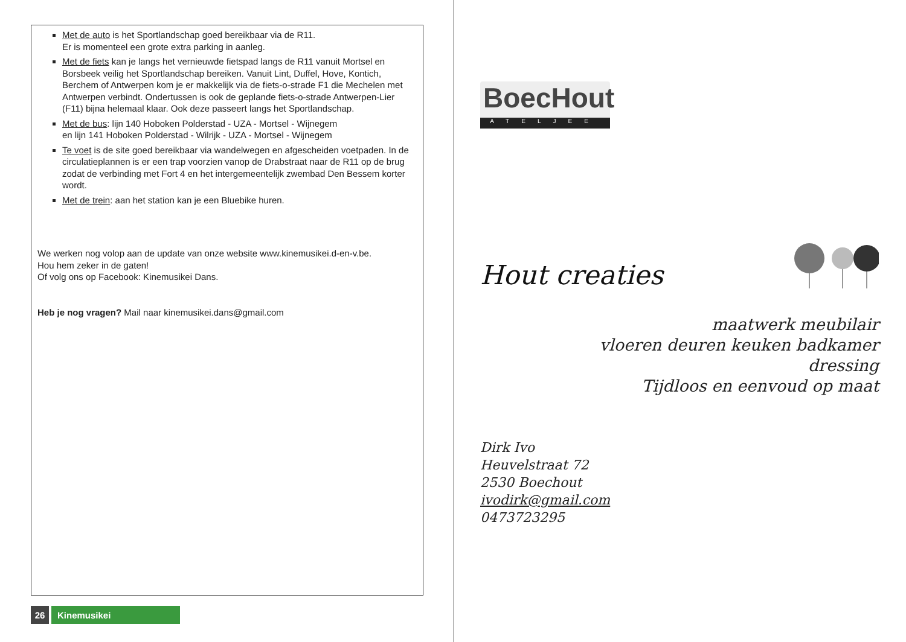Met de auto is het Sportlandschap goed bereikbaar via de R11.
Er is momenteel een grote extra parking in aanleg.
Met de fiets kan je langs het vernieuwde fietspad langs de R11 vanuit Mortsel en Borsbeek veilig het Sportlandschap bereiken. Vanuit Lint, Duffel, Hove, Kontich, Berchem of Antwerpen kom je er makkelijk via de fiets-o-strade F1 die Mechelen met Antwerpen verbindt. Ondertussen is ook de geplande fiets-o-strade Antwerpen-Lier (F11) bijna helemaal klaar. Ook deze passeert langs het Sportlandschap.
Met de bus: lijn 140 Hoboken Polderstad - UZA - Mortsel - Wijnegem
en lijn 141 Hoboken Polderstad - Wilrijk - UZA - Mortsel - Wijnegem
Te voet is de site goed bereikbaar via wandelwegen en afgescheiden voetpaden. In de circulatieplannen is er een trap voorzien vanop de Drabstraat naar de R11 op de brug zodat de verbinding met Fort 4 en het intergemeentelijk zwembad Den Bessem korter wordt.
Met de trein: aan het station kan je een Bluebike huren.
We werken nog volop aan de update van onze website www.kinemusikei.d-en-v.be.
Hou hem zeker in de gaten!
Of volg ons op Facebook: Kinemusikei Dans.
Heb je nog vragen? Mail naar kinemusikei.dans@gmail.com
26 Kinemusikei
BoecHout
ATELJEE
Hout creaties
maatwerk meubilair
vloeren deuren keuken badkamer
dressing
Tijdloos en eenvoud op maat
Dirk Ivo
Heuvelstraat 72
2530 Boechout
ivodirk@gmail.com
0473723295